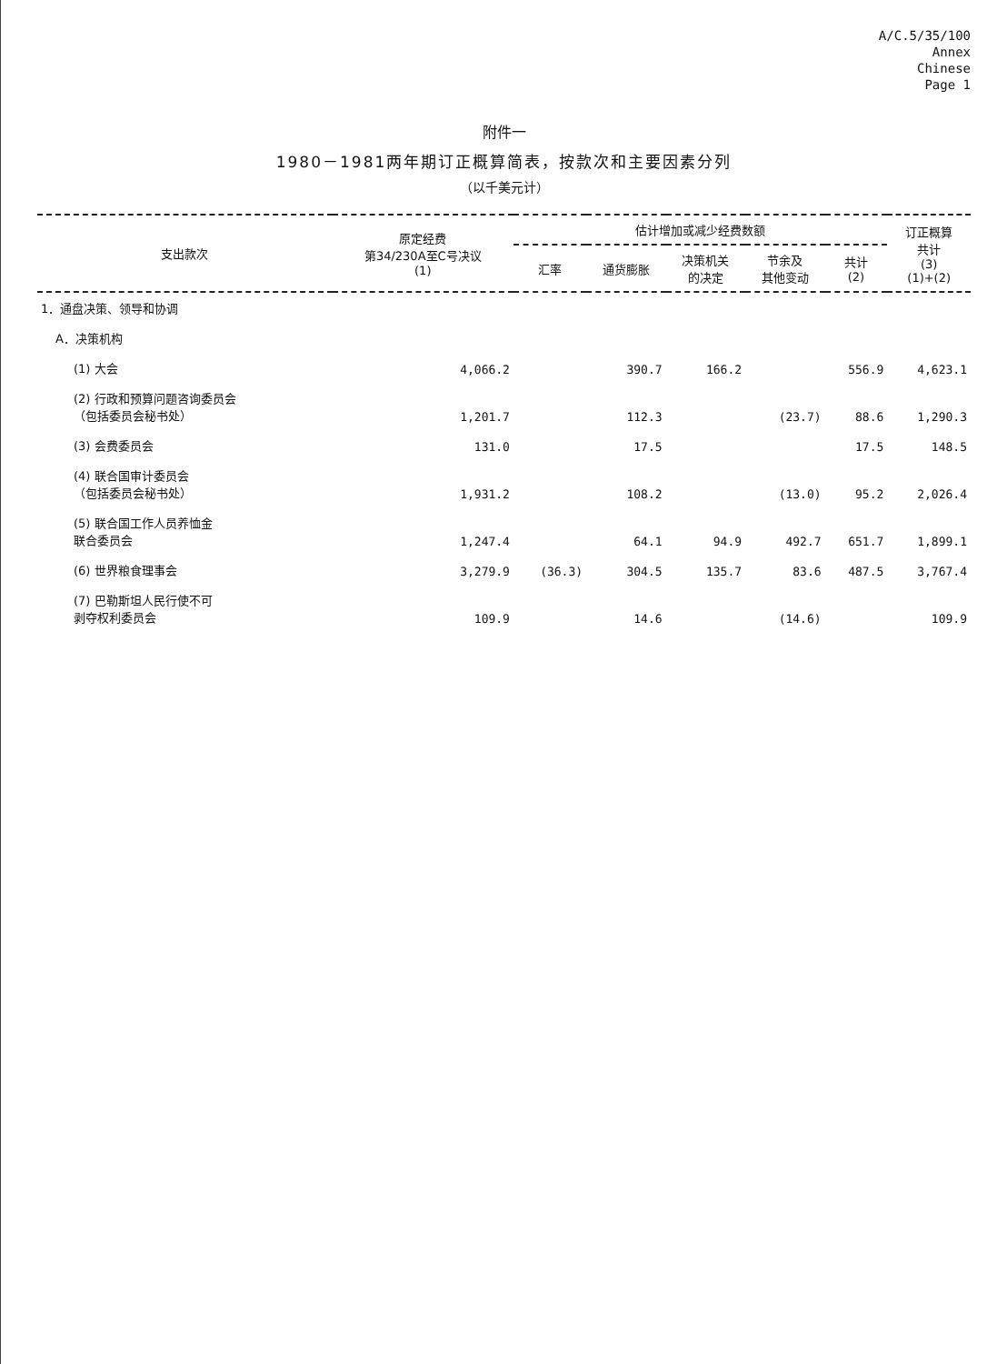A/C.5/35/100
Annex
Chinese
Page 1
附件一
1980－1981两年期订正概算简表，按款次和主要因素分列
（以千美元计）
| 支出款次 | 原定经费 第34/230A至C号决议 (1) | 估计增加或减少经费数额 | | | | | 订正概算 共计 (3) (1)+(2) |
| --- | --- | --- | --- | --- | --- | --- | --- |
| | | 汇率 | 通货膨胀 | 决策机关 的决定 | 节余及 其他变动 | 共计 (2) | |
| 1．通盘决策、领导和协调 | | | | | | | |
| A．决策机构 | | | | | | | |
| (1) 大会 | 4,066.2 | | 390.7 | 166.2 | | 556.9 | 4,623.1 |
| (2) 行政和预算问题咨询委员会 （包括委员会秘书处） | 1,201.7 | | 112.3 | | (23.7) | 88.6 | 1,290.3 |
| (3) 会费委员会 | 131.0 | | 17.5 | | | 17.5 | 148.5 |
| (4) 联合国审计委员会 （包括委员会秘书处） | 1,931.2 | | 108.2 | | (13.0) | 95.2 | 2,026.4 |
| (5) 联合国工作人员养恤金 联合委员会 | 1,247.4 | | 64.1 | 94.9 | 492.7 | 651.7 | 1,899.1 |
| (6) 世界粮食理事会 | 3,279.9 | (36.3) | 304.5 | 135.7 | 83.6 | 487.5 | 3,767.4 |
| (7) 巴勒斯坦人民行使不可 剥夺权利委员会 | 109.9 | | 14.6 | | (14.6) | | 109.9 |